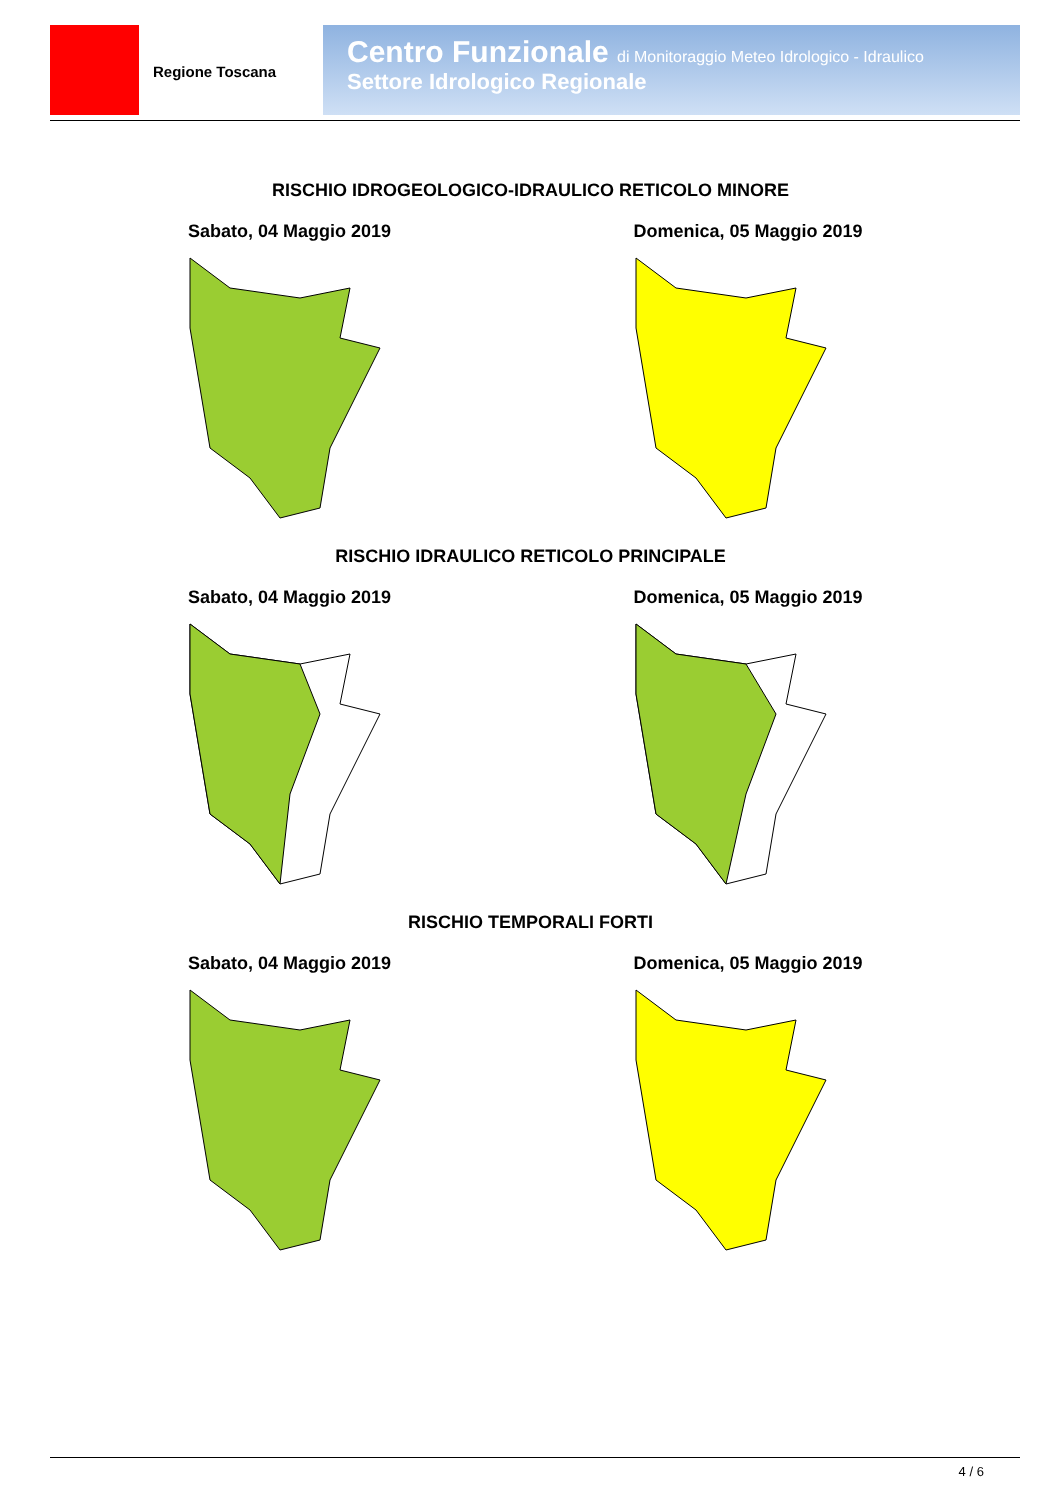Regione Toscana
Centro Funzionale di Monitoraggio Meteo Idrologico - Idraulico
Settore Idrologico Regionale
RISCHIO IDROGEOLOGICO-IDRAULICO RETICOLO MINORE
Sabato, 04 Maggio 2019 Domenica, 05 Maggio 2019
RISCHIO IDRAULICO RETICOLO PRINCIPALE
Sabato, 04 Maggio 2019 Domenica, 05 Maggio 2019
RISCHIO TEMPORALI FORTI
Sabato, 04 Maggio 2019 Domenica, 05 Maggio 2019
4 / 6